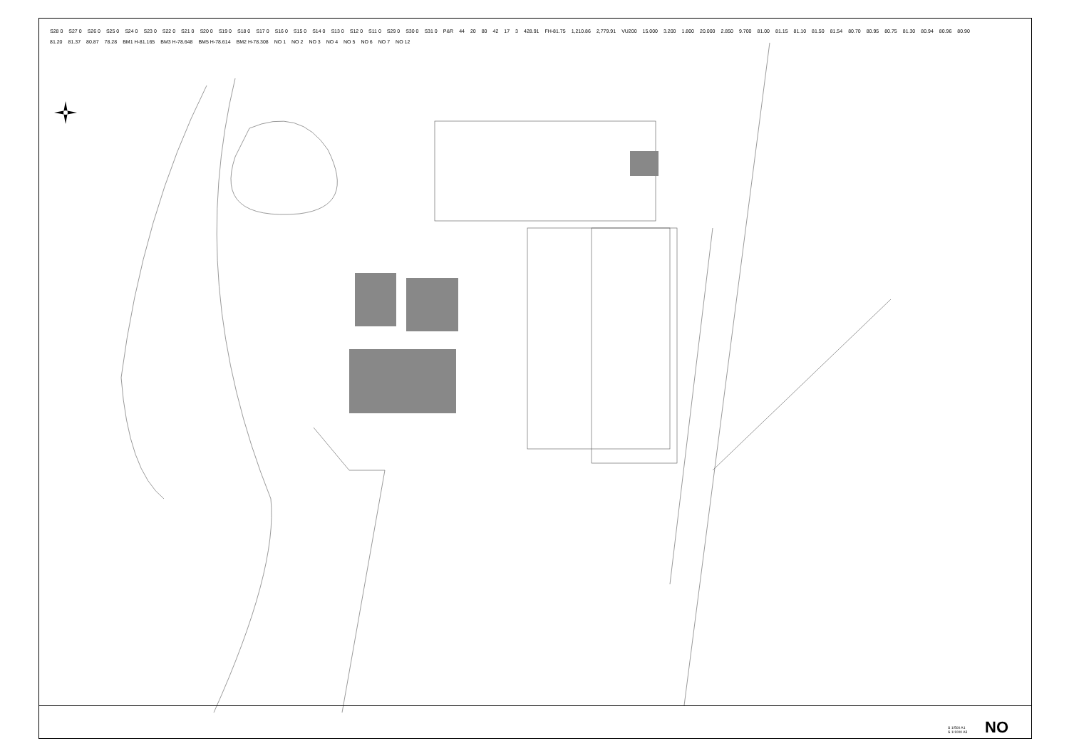S28 0 S27 0 S26 0 S25 0 S24 0 S23 0 S22 0 S21 0 S20 0 S19 0 S18 0 S17 0 S16 0 S15 0 S14 0 S13 0 S12 0 S11 0 S29 0 S30 0 S31 0 P&R 44 20 80 42 17 3 428.91 FH-81.75 1,210.86 2,779.91 VU200 15.000 3.200 1.800 20.000 2.850 9.700 81.00 81.15 81.10 81.50 81.54 80.70 80.95 80.75 81.30 80.94 80.96 80.90 81.20 81.37 80.87 78.28 BM1 H-81.165 BM3 H-78.648 BM5 H-78.614 BM2 H-78.308 NO 1 NO 2 NO 3 NO 4 NO 5 NO 6 NO 7 NO 12
S 1/500 A1
S 1/1000 A3
NO